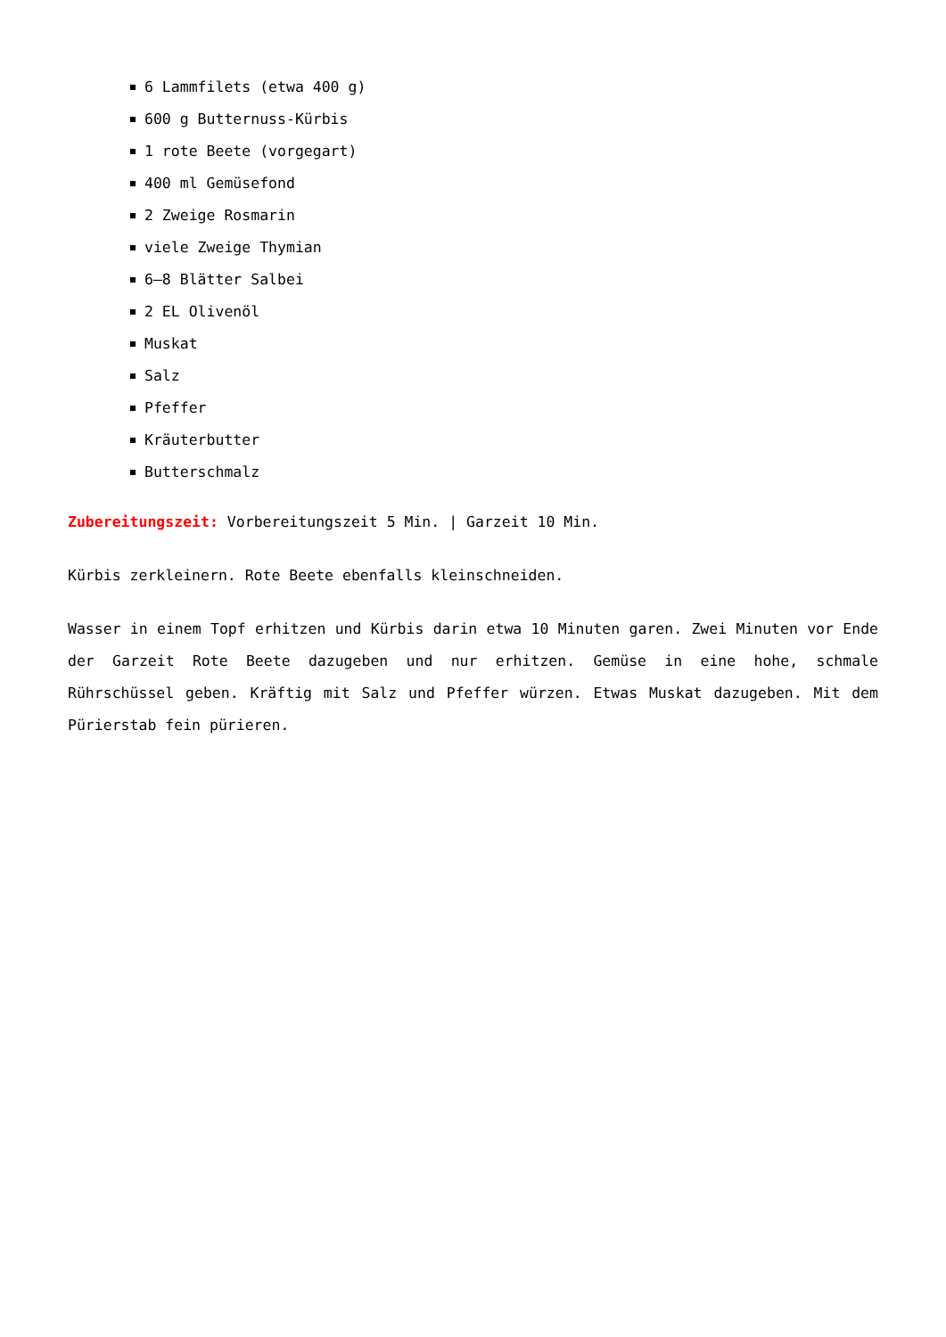6 Lammfilets (etwa 400 g)
600 g Butternuss-Kürbis
1 rote Beete (vorgegart)
400 ml Gemüsefond
2 Zweige Rosmarin
viele Zweige Thymian
6–8 Blätter Salbei
2 EL Olivenöl
Muskat
Salz
Pfeffer
Kräuterbutter
Butterschmalz
Zubereitungszeit: Vorbereitungszeit 5 Min. | Garzeit 10 Min.
Kürbis zerkleinern. Rote Beete ebenfalls kleinschneiden.
Wasser in einem Topf erhitzen und Kürbis darin etwa 10 Minuten garen. Zwei Minuten vor Ende der Garzeit Rote Beete dazugeben und nur erhitzen. Gemüse in eine hohe, schmale Rührschüssel geben. Kräftig mit Salz und Pfeffer würzen. Etwas Muskat dazugeben. Mit dem Pürierstab fein pürieren.